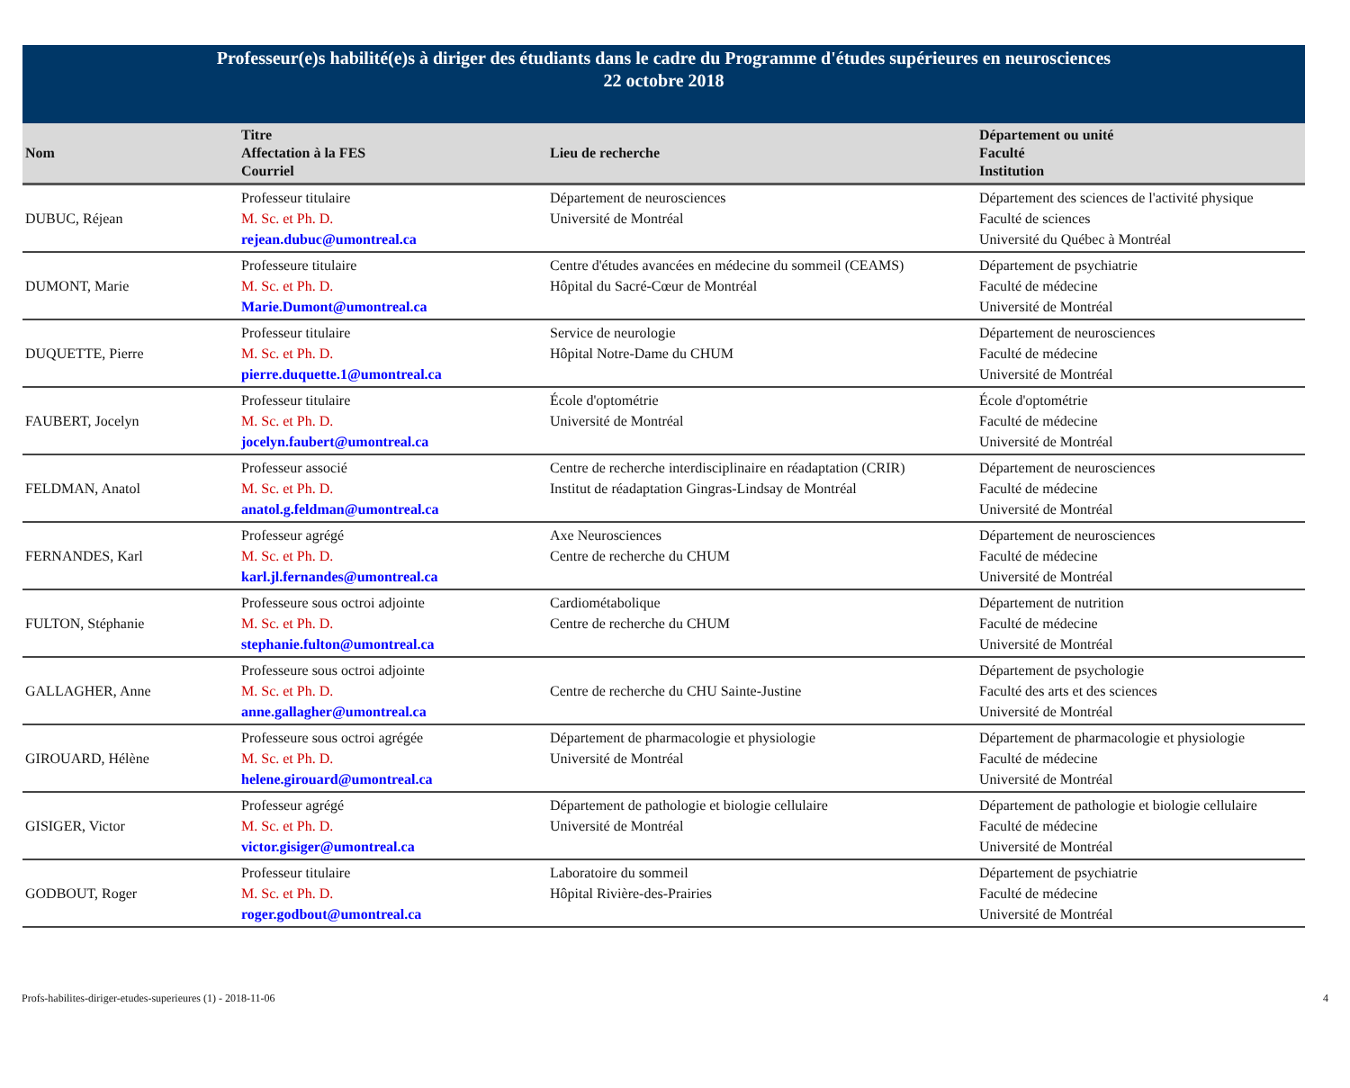Professeur(e)s habilité(e)s à diriger des étudiants dans le cadre du Programme d'études supérieures en neurosciences
22 octobre 2018
| Nom | Titre Affectation à la FES Courriel | Lieu de recherche | Département ou unité Faculté Institution |
| --- | --- | --- | --- |
| DUBUC, Réjean | Professeur titulaire M. Sc. et Ph. D. rejean.dubuc@umontreal.ca | Département de neurosciences Université de Montréal | Département des sciences de l'activité physique Faculté de sciences Université du Québec à Montréal |
| DUMONT, Marie | Professeure titulaire M. Sc. et Ph. D. Marie.Dumont@umontreal.ca | Centre d'études avancées en médecine du sommeil (CEAMS) Hôpital du Sacré-Cœur de Montréal | Département de psychiatrie Faculté de médecine Université de Montréal |
| DUQUETTE, Pierre | Professeur titulaire M. Sc. et Ph. D. pierre.duquette.1@umontreal.ca | Service de neurologie Hôpital Notre-Dame du CHUM | Département de neurosciences Faculté de médecine Université de Montréal |
| FAUBERT, Jocelyn | Professeur titulaire M. Sc. et Ph. D. jocelyn.faubert@umontreal.ca | École d'optométrie Université de Montréal | École d'optométrie Faculté de médecine Université de Montréal |
| FELDMAN, Anatol | Professeur associé M. Sc. et Ph. D. anatol.g.feldman@umontreal.ca | Centre de recherche interdisciplinaire en réadaptation (CRIR) Institut de réadaptation Gingras-Lindsay de Montréal | Département de neurosciences Faculté de médecine Université de Montréal |
| FERNANDES, Karl | Professeur agrégé M. Sc. et Ph. D. karl.jl.fernandes@umontreal.ca | Axe Neurosciences Centre de recherche du CHUM | Département de neurosciences Faculté de médecine Université de Montréal |
| FULTON, Stéphanie | Professeure sous octroi adjointe M. Sc. et Ph. D. stephanie.fulton@umontreal.ca | Cardiométabolique Centre de recherche du CHUM | Département de nutrition Faculté de médecine Université de Montréal |
| GALLAGHER, Anne | Professeure sous octroi adjointe M. Sc. et Ph. D. anne.gallagher@umontreal.ca | Centre de recherche du CHU Sainte-Justine | Département de psychologie Faculté des arts et des sciences Université de Montréal |
| GIROUARD, Hélène | Professeure sous octroi agrégée M. Sc. et Ph. D. helene.girouard@umontreal.ca | Département de pharmacologie et physiologie Université de Montréal | Département de pharmacologie et physiologie Faculté de médecine Université de Montréal |
| GISIGER, Victor | Professeur agrégé M. Sc. et Ph. D. victor.gisiger@umontreal.ca | Département de pathologie et biologie cellulaire Université de Montréal | Département de pathologie et biologie cellulaire Faculté de médecine Université de Montréal |
| GODBOUT, Roger | Professeur titulaire M. Sc. et Ph. D. roger.godbout@umontreal.ca | Laboratoire du sommeil Hôpital Rivière-des-Prairies | Département de psychiatrie Faculté de médecine Université de Montréal |
Profs-habilites-diriger-etudes-superieures (1) - 2018-11-06 4